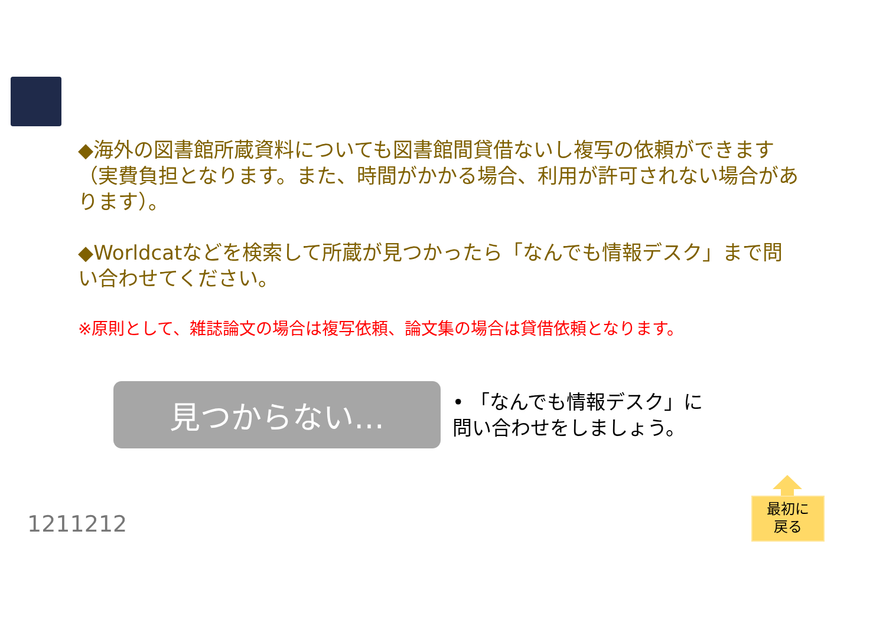◆海外の図書館所蔵資料についても図書館間貸借ないし複写の依頼ができます（実費負担となります。また、時間がかかる場合、利用が許可されない場合があります）。
◆Worldcatなどを検索して所蔵が見つかったら「なんでも情報デスク」まで問い合わせてください。
※原則として、雑誌論文の場合は複写依頼、論文集の場合は貸借依頼となります。
見つからない…
• 「なんでも情報デスク」に問い合わせをしましょう。
1211212
最初に
戻る